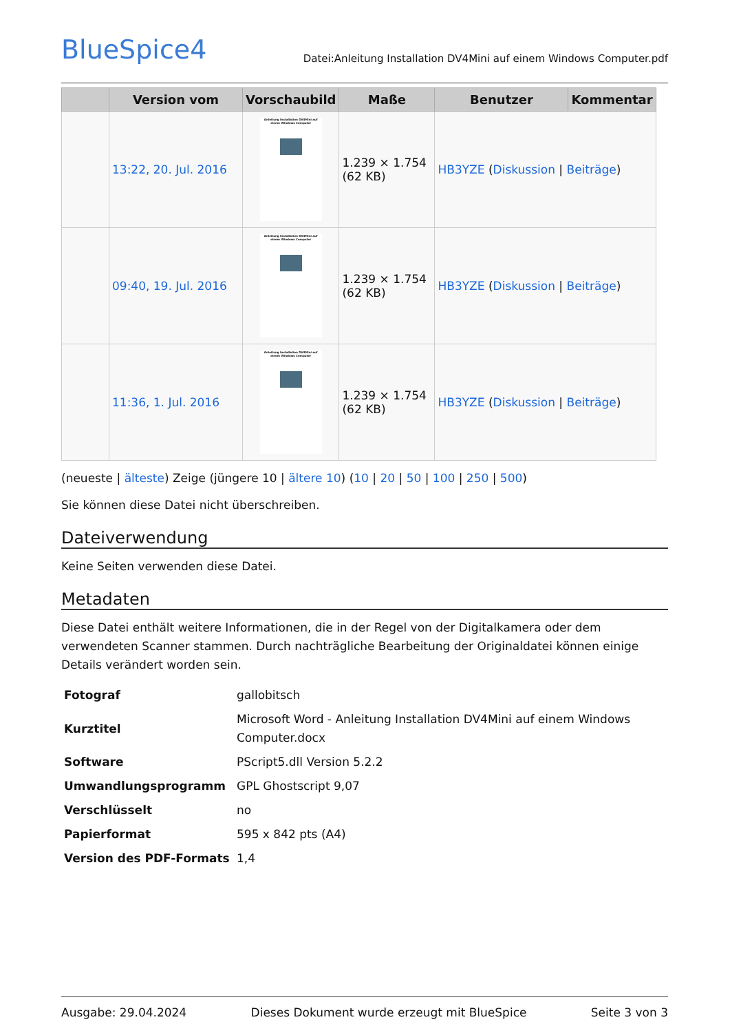BlueSpice4
Datei:Anleitung Installation DV4Mini auf einem Windows Computer.pdf
| | Version vom | Vorschaubild | Maße | Benutzer | Kommentar |
| --- | --- | --- | --- | --- | --- |
| | 13:22, 20. Jul. 2016 | Anleitung Installation DV4Mini auf einem Windows Computer | 1.239 × 1.754 (62 KB) | HB3YZE ( Diskussion / Beiträge ) | |
| | 09:40, 19. Jul. 2016 | Anleitung Installation DV4Mini auf einem Windows Computer | 1.239 × 1.754 (62 KB) | HB3YZE ( Diskussion / Beiträge ) | |
| | 11:36, 1. Jul. 2016 | Anleitung Installation DV4Mini auf einem Windows Computer | 1.239 × 1.754 (62 KB) | HB3YZE ( Diskussion / Beiträge ) | |
(neueste | älteste) Zeige (jüngere 10 | ältere 10) (10 | 20 | 50 | 100 | 250 | 500)
Sie können diese Datei nicht überschreiben.
Dateiverwendung
Keine Seiten verwenden diese Datei.
Metadaten
Diese Datei enthält weitere Informationen, die in der Regel von der Digitalkamera oder dem verwendeten Scanner stammen. Durch nachträgliche Bearbeitung der Originaldatei können einige Details verändert worden sein.
| Fotograf | gallobitsch |
| Kurztitel | Microsoft Word - Anleitung Installation DV4Mini auf einem Windows Computer.docx |
| Software | PScript5.dll Version 5.2.2 |
| Umwandlungsprogramm | GPL Ghostscript 9,07 |
| Verschlüsselt | no |
| Papierformat | 595 x 842 pts (A4) |
| Version des PDF-Formats | 1,4 |
Ausgabe: 29.04.2024 Dieses Dokument wurde erzeugt mit BlueSpice Seite 3 von 3